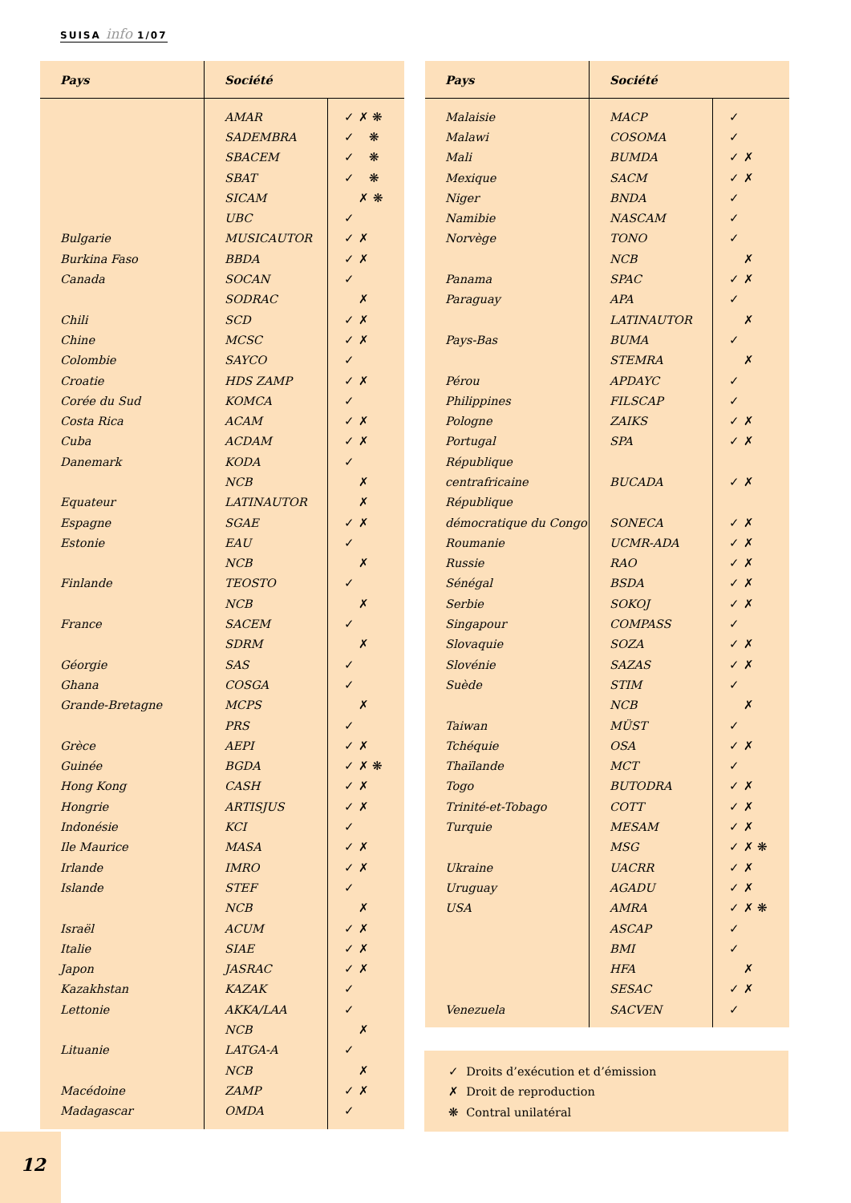SUISA info 1/07
| Pays | Société | |
| --- | --- | --- |
| | AMAR | ✓ ✗ ❋ |
| | SADEMBRA | ✓ ❋ |
| | SBACEM | ✓ ❋ |
| | SBAT | ✓ ❋ |
| | SICAM | ✗ ❋ |
| | UBC | ✓ |
| Bulgarie | MUSICAUTOR | ✓ ✗ |
| Burkina Faso | BBDA | ✓ ✗ |
| Canada | SOCAN | ✓ |
| | SODRAC | ✗ |
| Chili | SCD | ✓ ✗ |
| Chine | MCSC | ✓ ✗ |
| Colombie | SAYCO | ✓ |
| Croatie | HDS ZAMP | ✓ ✗ |
| Corée du Sud | KOMCA | ✓ |
| Costa Rica | ACAM | ✓ ✗ |
| Cuba | ACDAM | ✓ ✗ |
| Danemark | KODA | ✓ |
| | NCB | ✗ |
| Equateur | LATINAUTOR | ✗ |
| Espagne | SGAE | ✓ ✗ |
| Estonie | EAU | ✓ |
| | NCB | ✗ |
| Finlande | TEOSTO | ✓ |
| | NCB | ✗ |
| France | SACEM | ✓ |
| | SDRM | ✗ |
| Géorgie | SAS | ✓ |
| Ghana | COSGA | ✓ |
| Grande-Bretagne | MCPS | ✗ |
| | PRS | ✓ |
| Grèce | AEPI | ✓ ✗ |
| Guinée | BGDA | ✓ ✗ ❋ |
| Hong Kong | CASH | ✓ ✗ |
| Hongrie | ARTISJUS | ✓ ✗ |
| Indonésie | KCI | ✓ |
| Ile Maurice | MASA | ✓ ✗ |
| Irlande | IMRO | ✓ ✗ |
| Islande | STEF | ✓ |
| | NCB | ✗ |
| Israël | ACUM | ✓ ✗ |
| Italie | SIAE | ✓ ✗ |
| Japon | JASRAC | ✓ ✗ |
| Kazakhstan | KAZAK | ✓ |
| Lettonie | AKKA/LAA | ✓ |
| | NCB | ✗ |
| Lituanie | LATGA-A | ✓ |
| | NCB | ✗ |
| Macédoine | ZAMP | ✓ ✗ |
| Madagascar | OMDA | ✓ |
| Pays | Société | |
| --- | --- | --- |
| Malaisie | MACP | ✓ |
| Malawi | COSOMA | ✓ |
| Mali | BUMDA | ✓ ✗ |
| Mexique | SACM | ✓ ✗ |
| Niger | BNDA | ✓ |
| Namibie | NASCAM | ✓ |
| Norvège | TONO | ✓ |
| | NCB | ✗ |
| Panama | SPAC | ✓ ✗ |
| Paraguay | APA | ✓ |
| | LATINAUTOR | ✗ |
| Pays-Bas | BUMA | ✓ |
| | STEMRA | ✗ |
| Pérou | APDAYC | ✓ |
| Philippines | FILSCAP | ✓ |
| Pologne | ZAIKS | ✓ ✗ |
| Portugal | SPA | ✓ ✗ |
| République | | |
| centrafricaine | BUCADA | ✓ ✗ |
| République | | |
| démocratique du Congo | SONECA | ✓ ✗ |
| Roumanie | UCMR-ADA | ✓ ✗ |
| Russie | RAO | ✓ ✗ |
| Sénégal | BSDA | ✓ ✗ |
| Serbie | SOKOJ | ✓ ✗ |
| Singapour | COMPASS | ✓ |
| Slovaquie | SOZA | ✓ ✗ |
| Slovénie | SAZAS | ✓ ✗ |
| Suède | STIM | ✓ |
| | NCB | ✗ |
| Taiwan | MÜST | ✓ |
| Tchéquie | OSA | ✓ ✗ |
| Thaïlande | MCT | ✓ |
| Togo | BUTODRA | ✓ ✗ |
| Trinité-et-Tobago | COTT | ✓ ✗ |
| Turquie | MESAM | ✓ ✗ |
| | MSG | ✓ ✗ ❋ |
| Ukraine | UACRR | ✓ ✗ |
| Uruguay | AGADU | ✓ ✗ |
| USA | AMRA | ✓ ✗ ❋ |
| | ASCAP | ✓ |
| | BMI | ✓ |
| | HFA | ✗ |
| | SESAC | ✓ ✗ |
| Venezuela | SACVEN | ✓ |
✓ Droits d’exécution et d’émission
✗ Droit de reproduction
❋ Contral unilatéral
12